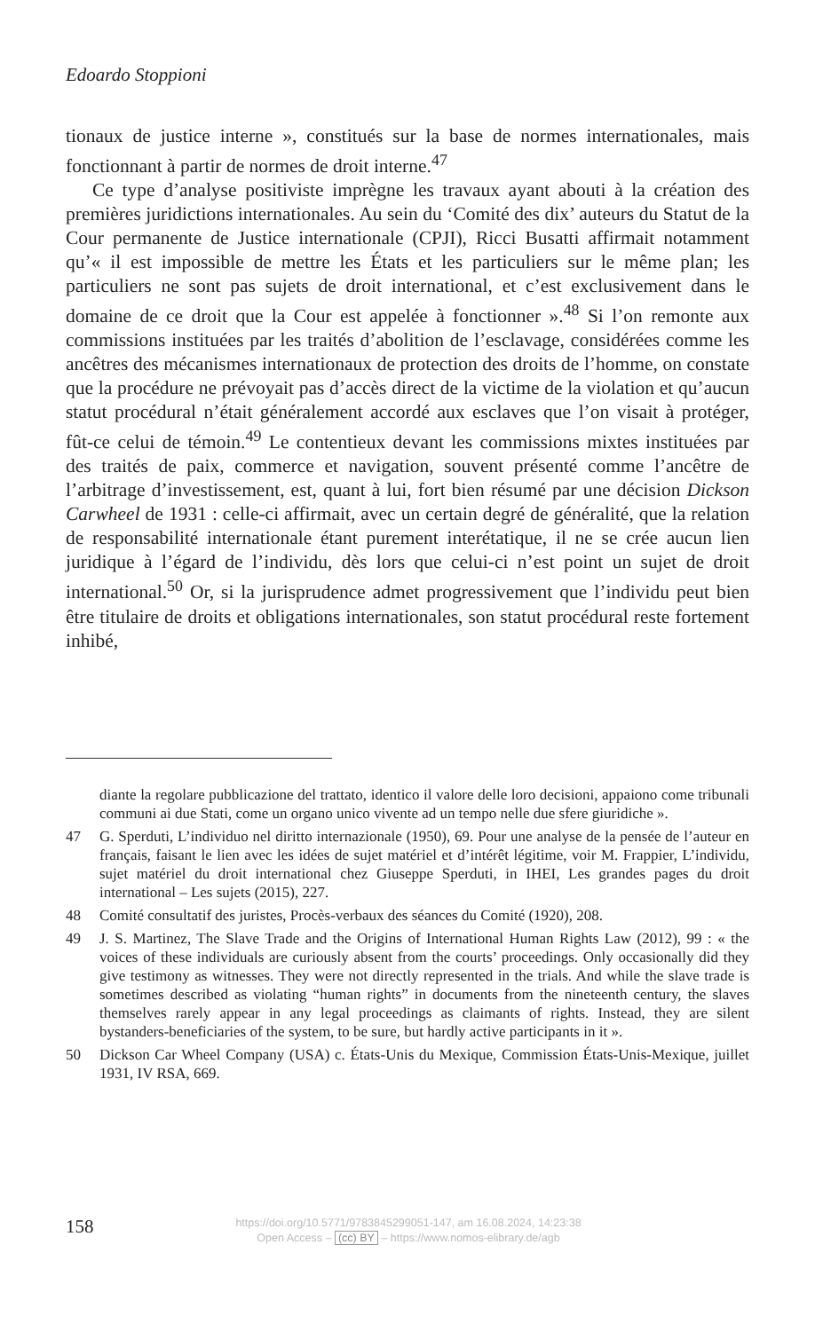Edoardo Stoppioni
tionaux de justice interne », constitués sur la base de normes internationales, mais fonctionnant à partir de normes de droit interne.<sup>47</sup>
Ce type d’analyse positiviste imprègne les travaux ayant abouti à la création des premières juridictions internationales. Au sein du ‘Comité des dix’ auteurs du Statut de la Cour permanente de Justice internationale (CPJI), Ricci Busatti affirmait notamment qu’« il est impossible de mettre les États et les particuliers sur le même plan; les particuliers ne sont pas sujets de droit international, et c’est exclusivement dans le domaine de ce droit que la Cour est appelée à fonctionner ».<sup>48</sup> Si l’on remonte aux commissions instituées par les traités d’abolition de l’esclavage, considérées comme les ancêtres des mécanismes internationaux de protection des droits de l’homme, on constate que la procédure ne prévoyait pas d’accès direct de la victime de la violation et qu’aucun statut procédural n’était généralement accordé aux esclaves que l’on visait à protéger, fût-ce celui de témoin.<sup>49</sup> Le contentieux devant les commissions mixtes instituées par des traités de paix, commerce et navigation, souvent présenté comme l’ancêtre de l’arbitrage d’investissement, est, quant à lui, fort bien résumé par une décision Dickson Carwheel de 1931 : celle-ci affirmait, avec un certain degré de généralité, que la relation de responsabilité internationale étant purement interétatique, il ne se crée aucun lien juridique à l’égard de l’individu, dès lors que celui-ci n’est point un sujet de droit international.<sup>50</sup> Or, si la jurisprudence admet progressivement que l’individu peut bien être titulaire de droits et obligations internationales, son statut procédural reste fortement inhibé,
diante la regolare pubblicazione del trattato, identico il valore delle loro decisioni, appaiono come tribunali communi ai due Stati, come un organo unico vivente ad un tempo nelle due sfere giuridiche ».
47 G. Sperduti, L’individuo nel diritto internazionale (1950), 69. Pour une analyse de la pensée de l’auteur en français, faisant le lien avec les idées de sujet matériel et d’intérêt légitime, voir M. Frappier, L’individu, sujet matériel du droit international chez Giuseppe Sperduti, in IHEI, Les grandes pages du droit international – Les sujets (2015), 227.
48 Comité consultatif des juristes, Procès-verbaux des séances du Comité (1920), 208.
49 J. S. Martinez, The Slave Trade and the Origins of International Human Rights Law (2012), 99 : « the voices of these individuals are curiously absent from the courts’ proceedings. Only occasionally did they give testimony as witnesses. They were not directly represented in the trials. And while the slave trade is sometimes described as violating “human rights” in documents from the nineteenth century, the slaves themselves rarely appear in any legal proceedings as claimants of rights. Instead, they are silent bystanders-beneficiaries of the system, to be sure, but hardly active participants in it ».
50 Dickson Car Wheel Company (USA) c. États-Unis du Mexique, Commission États-Unis-Mexique, juillet 1931, IV RSA, 669.
158
https://doi.org/10.5771/9783845299051-147, am 16.08.2024, 14:23:38
Open Access – (cc) BY – https://www.nomos-elibrary.de/agb